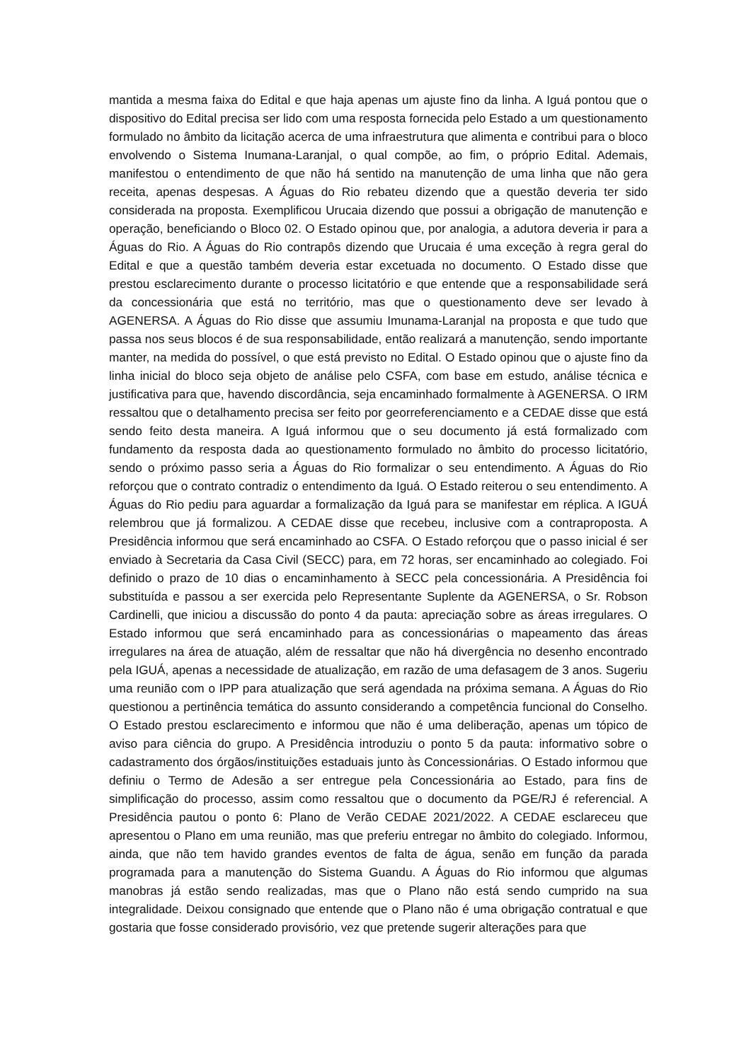mantida a mesma faixa do Edital e que haja apenas um ajuste fino da linha. A Iguá pontou que o dispositivo do Edital precisa ser lido com uma resposta fornecida pelo Estado a um questionamento formulado no âmbito da licitação acerca de uma infraestrutura que alimenta e contribui para o bloco envolvendo o Sistema Inumana-Laranjal, o qual compõe, ao fim, o próprio Edital. Ademais, manifestou o entendimento de que não há sentido na manutenção de uma linha que não gera receita, apenas despesas. A Águas do Rio rebateu dizendo que a questão deveria ter sido considerada na proposta. Exemplificou Urucaia dizendo que possui a obrigação de manutenção e operação, beneficiando o Bloco 02. O Estado opinou que, por analogia, a adutora deveria ir para a Águas do Rio. A Águas do Rio contrapôs dizendo que Urucaia é uma exceção à regra geral do Edital e que a questão também deveria estar excetuada no documento. O Estado disse que prestou esclarecimento durante o processo licitatório e que entende que a responsabilidade será da concessionária que está no território, mas que o questionamento deve ser levado à AGENERSA. A Águas do Rio disse que assumiu Imunama-Laranjal na proposta e que tudo que passa nos seus blocos é de sua responsabilidade, então realizará a manutenção, sendo importante manter, na medida do possível, o que está previsto no Edital. O Estado opinou que o ajuste fino da linha inicial do bloco seja objeto de análise pelo CSFA, com base em estudo, análise técnica e justificativa para que, havendo discordância, seja encaminhado formalmente à AGENERSA. O IRM ressaltou que o detalhamento precisa ser feito por georreferenciamento e a CEDAE disse que está sendo feito desta maneira. A Iguá informou que o seu documento já está formalizado com fundamento da resposta dada ao questionamento formulado no âmbito do processo licitatório, sendo o próximo passo seria a Águas do Rio formalizar o seu entendimento. A Águas do Rio reforçou que o contrato contradiz o entendimento da Iguá. O Estado reiterou o seu entendimento. A Águas do Rio pediu para aguardar a formalização da Iguá para se manifestar em réplica. A IGUÁ relembrou que já formalizou. A CEDAE disse que recebeu, inclusive com a contraproposta. A Presidência informou que será encaminhado ao CSFA. O Estado reforçou que o passo inicial é ser enviado à Secretaria da Casa Civil (SECC) para, em 72 horas, ser encaminhado ao colegiado. Foi definido o prazo de 10 dias o encaminhamento à SECC pela concessionária. A Presidência foi substituída e passou a ser exercida pelo Representante Suplente da AGENERSA, o Sr. Robson Cardinelli, que iniciou a discussão do ponto 4 da pauta: apreciação sobre as áreas irregulares. O Estado informou que será encaminhado para as concessionárias o mapeamento das áreas irregulares na área de atuação, além de ressaltar que não há divergência no desenho encontrado pela IGUÁ, apenas a necessidade de atualização, em razão de uma defasagem de 3 anos. Sugeriu uma reunião com o IPP para atualização que será agendada na próxima semana. A Águas do Rio questionou a pertinência temática do assunto considerando a competência funcional do Conselho. O Estado prestou esclarecimento e informou que não é uma deliberação, apenas um tópico de aviso para ciência do grupo. A Presidência introduziu o ponto 5 da pauta: informativo sobre o cadastramento dos órgãos/instituições estaduais junto às Concessionárias. O Estado informou que definiu o Termo de Adesão a ser entregue pela Concessionária ao Estado, para fins de simplificação do processo, assim como ressaltou que o documento da PGE/RJ é referencial. A Presidência pautou o ponto 6: Plano de Verão CEDAE 2021/2022. A CEDAE esclareceu que apresentou o Plano em uma reunião, mas que preferiu entregar no âmbito do colegiado. Informou, ainda, que não tem havido grandes eventos de falta de água, senão em função da parada programada para a manutenção do Sistema Guandu. A Águas do Rio informou que algumas manobras já estão sendo realizadas, mas que o Plano não está sendo cumprido na sua integralidade. Deixou consignado que entende que o Plano não é uma obrigação contratual e que gostaria que fosse considerado provisório, vez que pretende sugerir alterações para que